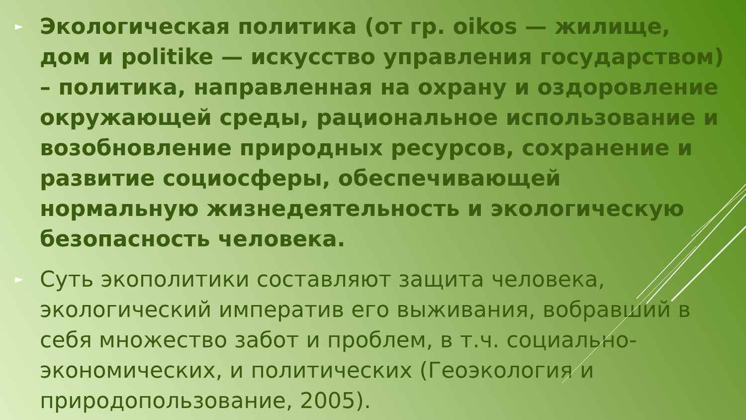► Экологическая политика (от гр. oikos — жилище, дом и politike — искусство управления государством) – политика, направленная на охрану и оздоровление окружающей среды, рациональное использование и возобновление природных ресурсов, сохранение и развитие социосферы, обеспечивающей нормальную жизнедеятельность и экологическую безопасность человека.
► Суть экополитики составляют защита человека, экологический императив его выживания, вобравший в себя множество забот и проблем, в т.ч. социально-экономических, и политических (Геоэкология и природопользование, 2005).